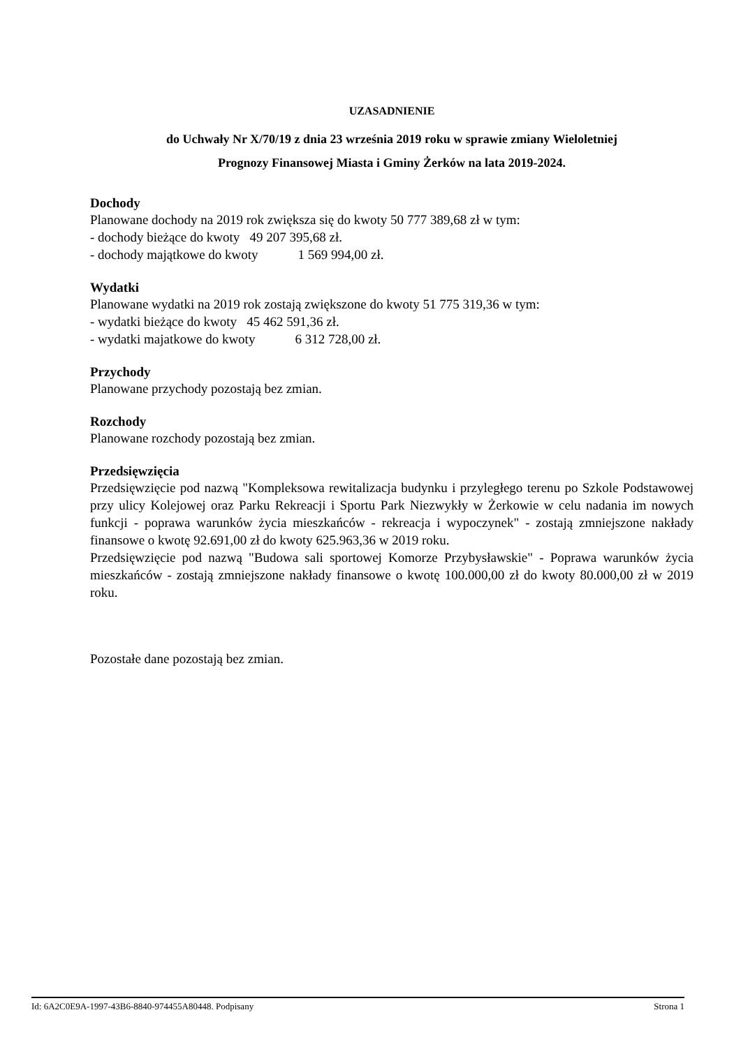UZASADNIENIE
do Uchwały Nr X/70/19 z dnia 23 września 2019 roku w sprawie zmiany Wieloletniej
Prognozy Finansowej Miasta i Gminy Żerków na lata 2019-2024.
Dochody
Planowane dochody na 2019 rok zwiększa się do kwoty 50 777 389,68 zł w tym:
- dochody bieżące do kwoty 49 207 395,68 zł.
- dochody majątkowe do kwoty 1 569 994,00 zł.
Wydatki
Planowane wydatki na 2019 rok zostają zwiększone do kwoty 51 775 319,36 w tym:
- wydatki bieżące do kwoty 45 462 591,36 zł.
- wydatki majatkowe do kwoty 6 312 728,00 zł.
Przychody
Planowane przychody pozostają bez zmian.
Rozchody
Planowane rozchody pozostają bez zmian.
Przedsięwzięcia
Przedsięwzięcie pod nazwą "Kompleksowa rewitalizacja budynku i przyległego terenu po Szkole Podstawowej przy ulicy Kolejowej oraz Parku Rekreacji i Sportu Park Niezwykły w Żerkowie w celu nadania im nowych funkcji - poprawa warunków życia mieszkańców - rekreacja i wypoczynek" - zostają zmniejszone nakłady finansowe o kwotę 92.691,00 zł do kwoty 625.963,36 w 2019 roku.
Przedsięwzięcie pod nazwą "Budowa sali sportowej Komorze Przybysławskie" - Poprawa warunków życia mieszkańców - zostają zmniejszone nakłady finansowe o kwotę 100.000,00 zł do kwoty 80.000,00 zł w 2019 roku.
Pozostałe dane pozostają bez zmian.
Id: 6A2C0E9A-1997-43B6-8840-974455A80448. Podpisany Strona 1